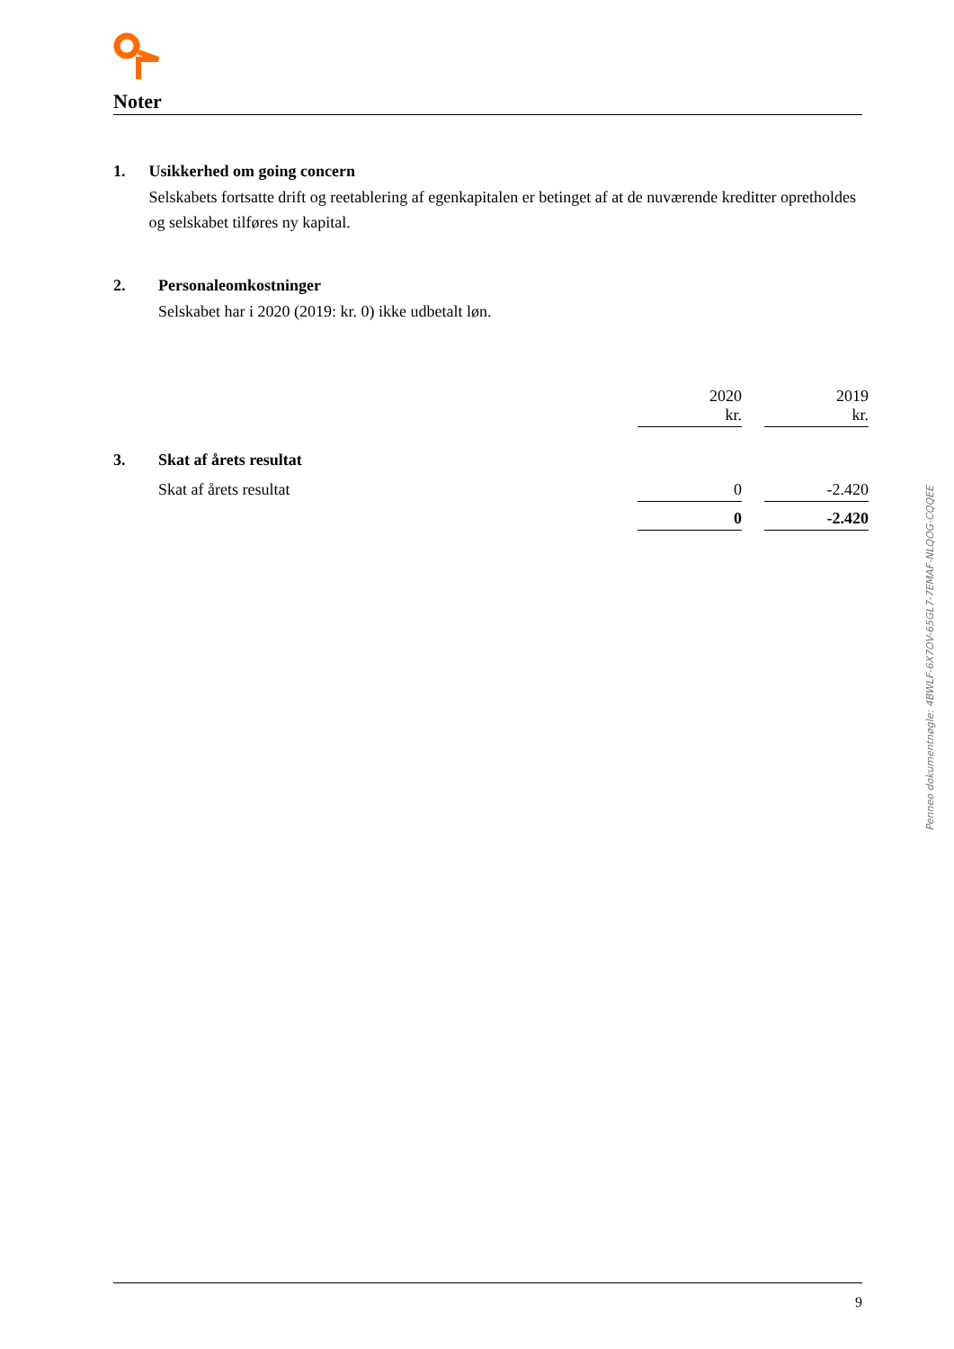Noter
1. Usikkerhed om going concern
Selskabets fortsatte drift og reetablering af egenkapitalen er betinget af at de nuværende kreditter opretholdes og selskabet tilføres ny kapital.
2. Personaleomkostninger
Selskabet har i 2020 (2019: kr. 0) ikke udbetalt løn.
| | | 2020 kr. | | 2019 kr. |
| --- | --- | --- | --- | --- |
| 3. | Skat af årets resultat | | | |
| | Skat af årets resultat | 0 | | -2.420 |
| | | 0 | | -2.420 |
Penneo dokumentnøgle: 4BWLF-6X7OV-65GL7-7EMAF-NLQOG-CQQEE
9